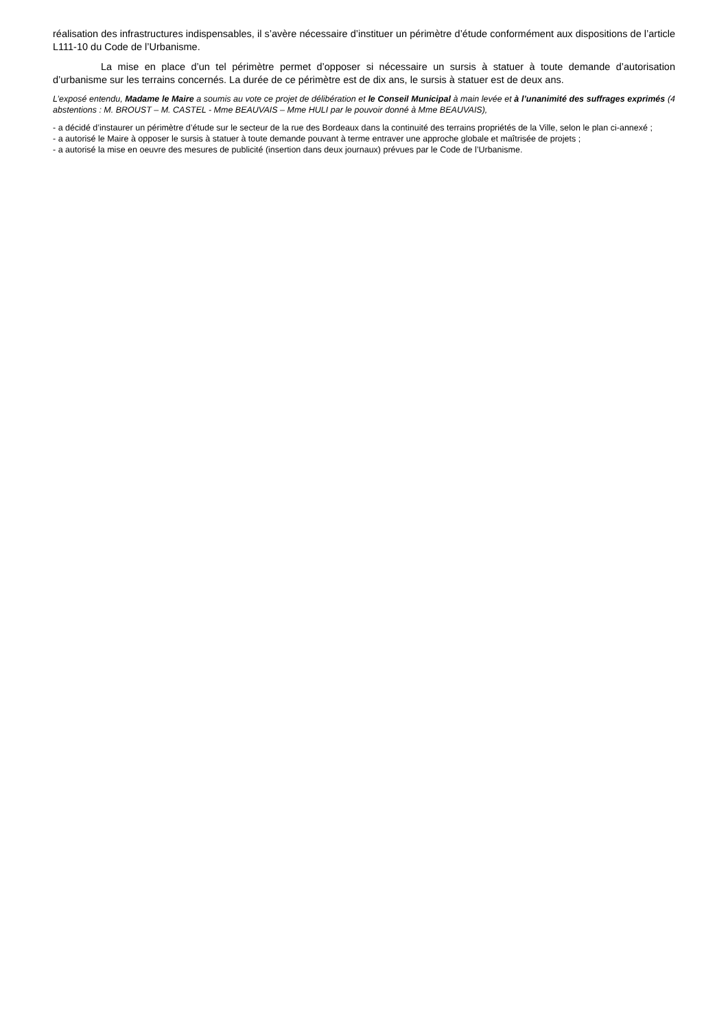réalisation des infrastructures indispensables, il s’avère nécessaire d’instituer un périmètre d’étude conformément aux dispositions de l’article L111-10 du Code de l’Urbanisme.
La mise en place d’un tel périmètre permet d’opposer si nécessaire un sursis à statuer à toute demande d’autorisation d’urbanisme sur les terrains concernés. La durée de ce périmètre est de dix ans, le sursis à statuer est de deux ans.
L’exposé entendu, Madame le Maire a soumis au vote ce projet de délibération et le Conseil Municipal à main levée et à l’unanimité des suffrages exprimés (4 abstentions : M. BROUST – M. CASTEL - Mme BEAUVAIS – Mme HULI par le pouvoir donné à Mme BEAUVAIS),
- a décidé d’instaurer un périmètre d’étude sur le secteur de la rue des Bordeaux dans la continuité des terrains propriétés de la Ville, selon le plan ci-annexé ;
- a autorisé le Maire à opposer le sursis à statuer à toute demande pouvant à terme entraver une approche globale et maîtrisée de projets ;
- a autorisé la mise en oeuvre des mesures de publicité (insertion dans deux journaux) prévues par le Code de l’Urbanisme.